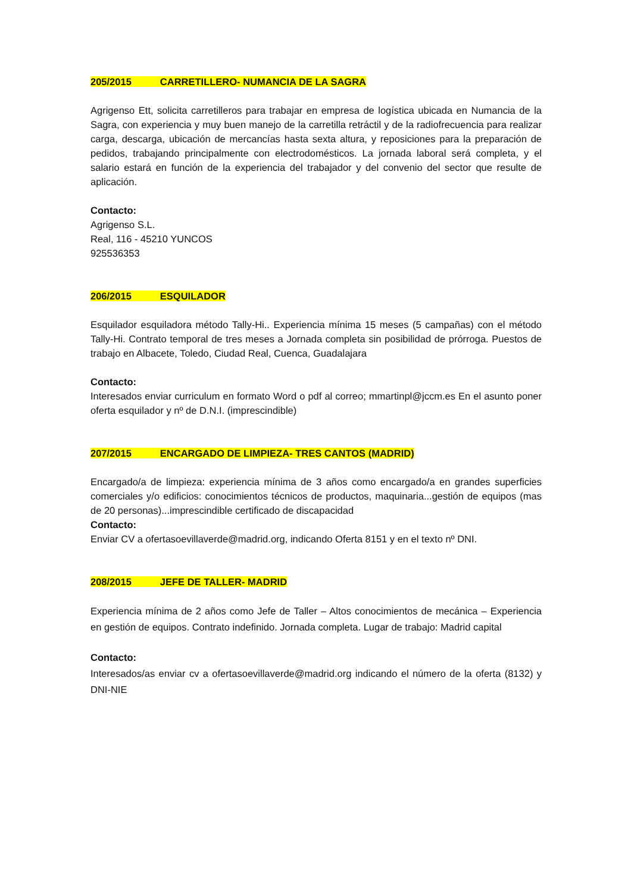205/2015 CARRETILLERO- NUMANCIA DE LA SAGRA
Agrigenso Ett, solicita carretilleros para trabajar en empresa de logística ubicada en Numancia de la Sagra, con experiencia y muy buen manejo de la carretilla retráctil y de la radiofrecuencia para realizar carga, descarga, ubicación de mercancías hasta sexta altura, y reposiciones para la preparación de pedidos, trabajando principalmente con electrodomésticos. La jornada laboral será completa, y el salario estará en función de la experiencia del trabajador y del convenio del sector que resulte de aplicación.
Contacto:
Agrigenso S.L.
Real, 116 - 45210 YUNCOS
925536353
206/2015 ESQUILADOR
Esquilador esquiladora método Tally-Hi.. Experiencia mínima 15 meses (5 campañas) con el método Tally-Hi. Contrato temporal de tres meses a Jornada completa sin posibilidad de prórroga. Puestos de trabajo en Albacete, Toledo, Ciudad Real, Cuenca, Guadalajara
Contacto:
Interesados enviar curriculum en formato Word o pdf al correo; mmartinpl@jccm.es En el asunto poner oferta esquilador y nº de D.N.I. (imprescindible)
207/2015 ENCARGADO DE LIMPIEZA- TRES CANTOS (MADRID)
Encargado/a de limpieza: experiencia mínima de 3 años como encargado/a en grandes superficies comerciales y/o edificios: conocimientos técnicos de productos, maquinaria...gestión de equipos (mas de 20 personas)...imprescindible certificado de discapacidad
Contacto:
Enviar CV a ofertasoevillaverde@madrid.org, indicando Oferta 8151 y en el texto nº DNI.
208/2015 JEFE DE TALLER- MADRID
Experiencia mínima de 2 años como Jefe de Taller – Altos conocimientos de mecánica – Experiencia en gestión de equipos. Contrato indefinido. Jornada completa. Lugar de trabajo: Madrid capital
Contacto:
Interesados/as enviar cv a ofertasoevillaverde@madrid.org indicando el número de la oferta (8132) y DNI-NIE